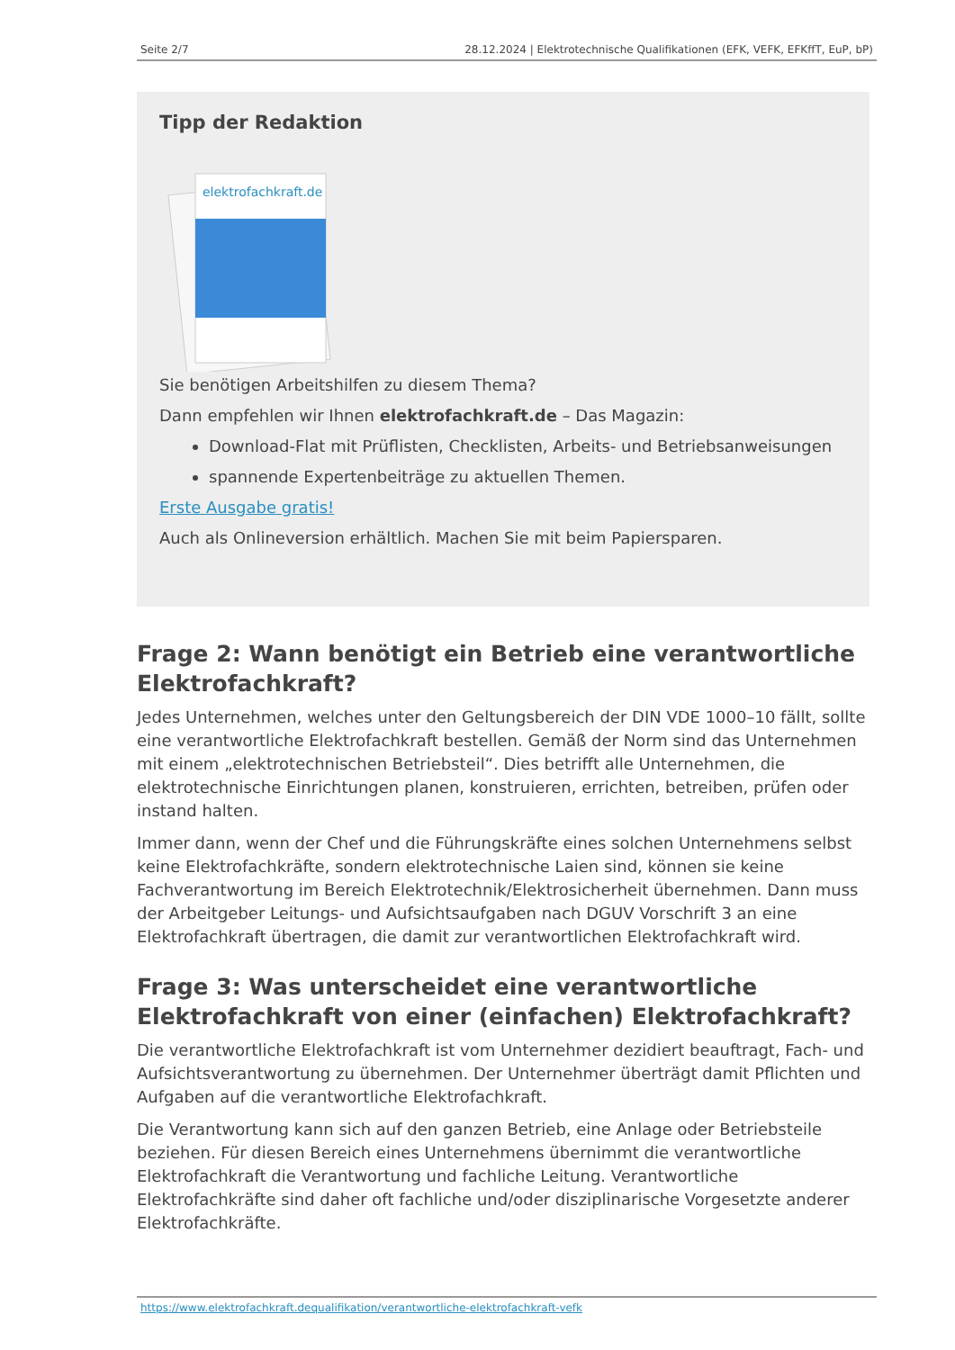Seite 2/7 28.12.2024 | Elektrotechnische Qualifikationen (EFK, VEFK, EFKffT, EuP, bP)
Tipp der Redaktion
elektrofachkraft.de
Sie benötigen Arbeitshilfen zu diesem Thema?
Dann empfehlen wir Ihnen elektrofachkraft.de – Das Magazin:
Download-Flat mit Prüflisten, Checklisten, Arbeits- und Betriebsanweisungen
spannende Expertenbeiträge zu aktuellen Themen.
Erste Ausgabe gratis!
Auch als Onlineversion erhältlich. Machen Sie mit beim Papiersparen.
Frage 2: Wann benötigt ein Betrieb eine verantwortliche Elektrofachkraft?
Jedes Unternehmen, welches unter den Geltungsbereich der DIN VDE 1000–10 fällt, sollte eine verantwortliche Elektrofachkraft bestellen. Gemäß der Norm sind das Unternehmen mit einem „elektrotechnischen Betriebsteil“. Dies betrifft alle Unternehmen, die elektrotechnische Einrichtungen planen, konstruieren, errichten, betreiben, prüfen oder instand halten.
Immer dann, wenn der Chef und die Führungskräfte eines solchen Unternehmens selbst keine Elektrofachkräfte, sondern elektrotechnische Laien sind, können sie keine Fachverantwortung im Bereich Elektrotechnik/Elektrosicherheit übernehmen. Dann muss der Arbeitgeber Leitungs- und Aufsichtsaufgaben nach DGUV Vorschrift 3 an eine Elektrofachkraft übertragen, die damit zur verantwortlichen Elektrofachkraft wird.
Frage 3: Was unterscheidet eine verantwortliche Elektrofachkraft von einer (einfachen) Elektrofachkraft?
Die verantwortliche Elektrofachkraft ist vom Unternehmer dezidiert beauftragt, Fach- und Aufsichtsverantwortung zu übernehmen. Der Unternehmer überträgt damit Pflichten und Aufgaben auf die verantwortliche Elektrofachkraft.
Die Verantwortung kann sich auf den ganzen Betrieb, eine Anlage oder Betriebsteile beziehen. Für diesen Bereich eines Unternehmens übernimmt die verantwortliche Elektrofachkraft die Verantwortung und fachliche Leitung. Verantwortliche Elektrofachkräfte sind daher oft fachliche und/oder disziplinarische Vorgesetzte anderer Elektrofachkräfte.
https://www.elektrofachkraft.dequalifikation/verantwortliche-elektrofachkraft-vefk